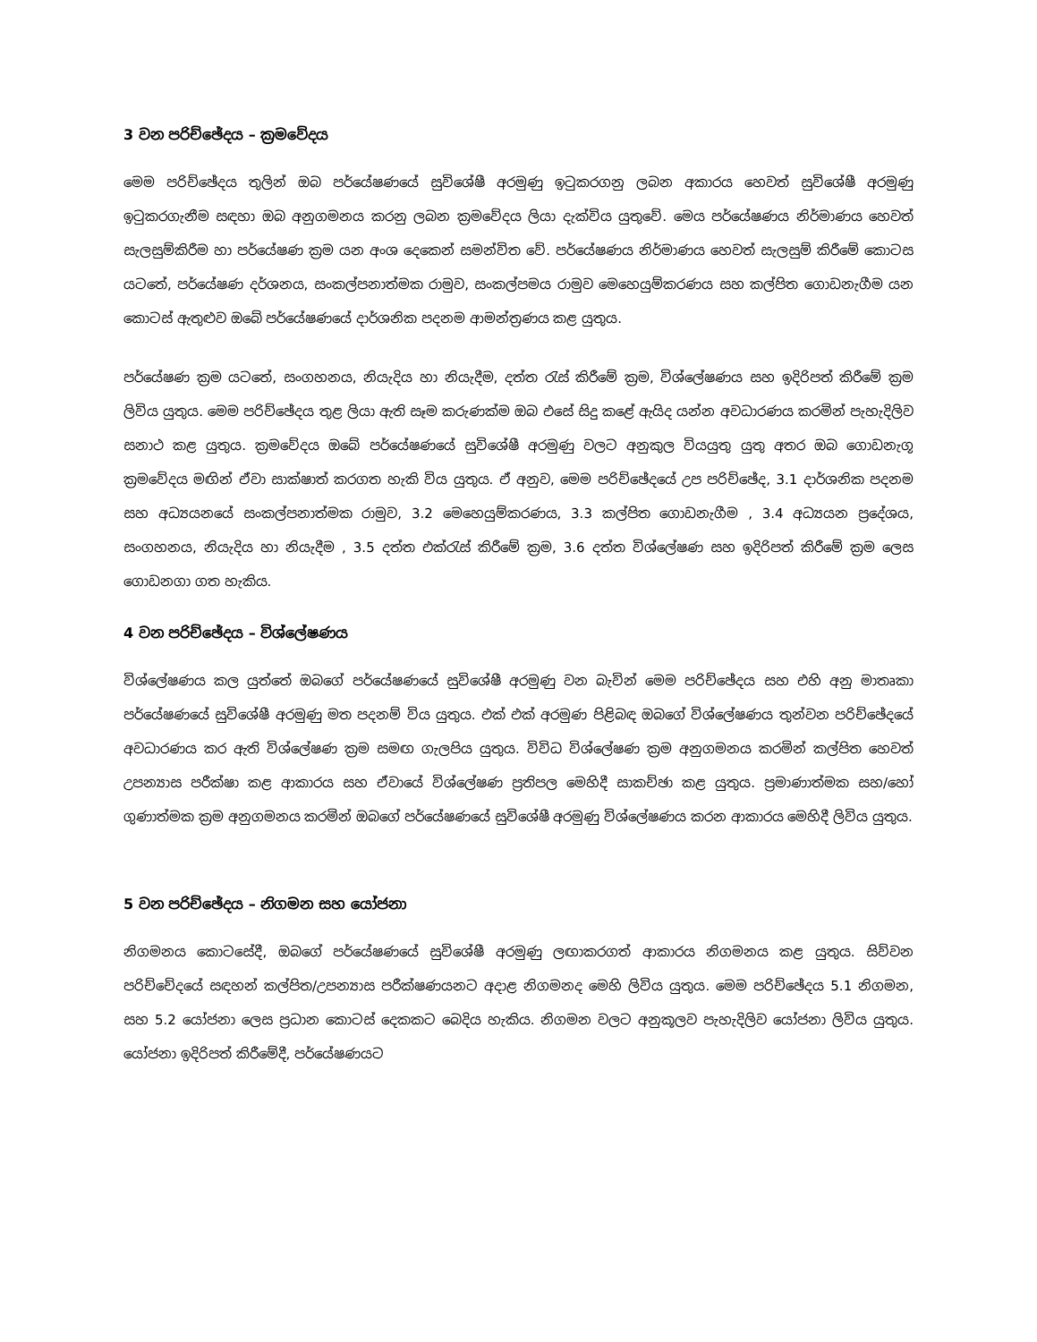3 වන පරිච්ඡේදය – ක්‍රමවේදය
මෙම පරිච්ඡේදය තුලින් ඔබ පර්යේෂණයේ සුවිශේෂී අරමුණු ඉටුකරගනු ලබන අකාරය හෙවත් සුවිශේෂී අරමුණු ඉටුකරගැනීම සඳහා ඔබ අනුගමනය කරනු ලබන ක්‍රමවේදය ලියා දැක්විය යුතුවේ. මෙය පර්යේෂණය නිර්මාණය හෙවත් සැලසුම්කිරීම හා පර්යේෂණ ක්‍රම යන අංශ දෙකෙන් සමන්විත වේ. පර්යේෂණය නිර්මාණය හෙවත් සැලසුම් කිරීමේ කොටස යටතේ, පර්යේෂණ දර්ශනය, සංකල්පනාත්මක රාමුව, සංකල්පමය රාමුව මෙහෙයුම්කරණය සහ කල්පිත ගොඩනැගීම යන කොටස් ඇතුළුව ඔබේ පර්යේෂණයේ දාර්ශනික පදනම ආමන්ත්‍රණය කළ යුතුය.
පර්යේෂණ ක්‍රම යටතේ, සංගහනය, නියැදිය හා නියැදීම, දත්ත රැස් කිරීමේ ක්‍රම, විශ්ලේෂණය සහ ඉදිරිපත් කිරීමේ ක්‍රම ලිවිය යුතුය. මෙම පරිච්ඡේදය තුළ ලියා ඇති සෑම කරුණක්ම ඔබ එසේ සිදු කළේ ඇයිද යන්න අවධාරණය කරමින් පැහැදිලිව සනාථ කළ යුතුය. ක්‍රමවේදය ඔබේ පර්යේෂණයේ සුවිශේෂී අරමුණු වලට අනුකුල වියයුතු යුතු අතර ඔබ ගොඩනැගූ ක්‍රමවේදය මඟින් ඒවා සාක්ෂාත් කරගත හැකි විය යුතුය. ඒ අනුව, මෙම පරිච්ඡේදයේ උප පරිච්ඡේද, 3.1 දාර්ශනික පදනම සහ අධ්‍යයනයේ සංකල්පනාත්මක රාමුව, 3.2 මෙහෙයුම්කරණය, 3.3 කල්පිත ගොඩනැගීම , 3.4 අධ්‍යයන ප්‍රදේශය, සංගහනය, නියැදිය හා නියැදීම , 3.5 දත්ත එක්රැස් කිරීමේ ක්‍රම, 3.6 දත්ත විශ්ලේෂණ සහ ඉදිරිපත් කිරීමේ ක්‍රම ලෙස ගොඩනගා ගත හැකිය.
4 වන පරිච්ඡේදය – විශ්ලේෂණය
විශ්ලේෂණය කල යුත්තේ ඔබගේ පර්යේෂණයේ සුවිශේෂී අරමුණු වන බැවින් මෙම පරිච්ඡේදය සහ එහි අනු මාතෘකා පර්යේෂණයේ සුවිශේෂී අරමුණු මත පදනම් විය යුතුය. එක් එක් අරමුණ පිළිබඳ ඔබගේ විශ්ලේෂණය තුන්වන පරිච්ඡේදයේ අවධාරණය කර ඇති විශ්ලේෂණ ක්‍රම සමඟ ගැලපිය යුතුය. විවිධ විශ්ලේෂණ ක්‍රම අනුගමනය කරමින් කල්පිත හෙවත් උපන්‍යාස පරීක්ෂා කළ ආකාරය සහ ඒවායේ විශ්ලේෂණ ප්‍රතිපල මෙහිදී සාකච්ඡා කළ යුතුය. ප්‍රමාණාත්මක සහ/හෝ ගුණාත්මක ක්‍රම අනුගමනය කරමින් ඔබගේ පර්යේෂණයේ සුවිශේෂී අරමුණු විශ්ලේෂණය කරන ආකාරය මෙහිදී ලිවිය යුතුය.
5 වන පරිච්ඡේදය – නිගමන සහ යෝජනා
නිගමනය කොටසේදී, ඔබගේ පර්යේෂණයේ සුවිශේෂී අරමුණු ලඟාකරගත් ආකාරය නිගමනය කළ යුතුය. සිව්වන පරිච්චේදයේ සඳහන් කල්පිත/උපන්‍යාස පරීක්ෂණයනට අදාළ නිගමනද මෙහි ලිවිය යුතුය. මෙම පරිච්ඡේදය 5.1 නිගමන, සහ 5.2 යෝජනා ලෙස ප්‍රධාන කොටස් දෙකකට බෙදිය හැකිය. නිගමන වලට අනුකූලව පැහැදිලිව යෝජනා ලිවිය යුතුය. යෝජනා ඉදිරිපත් කිරීමේදී, පර්යේෂණයට